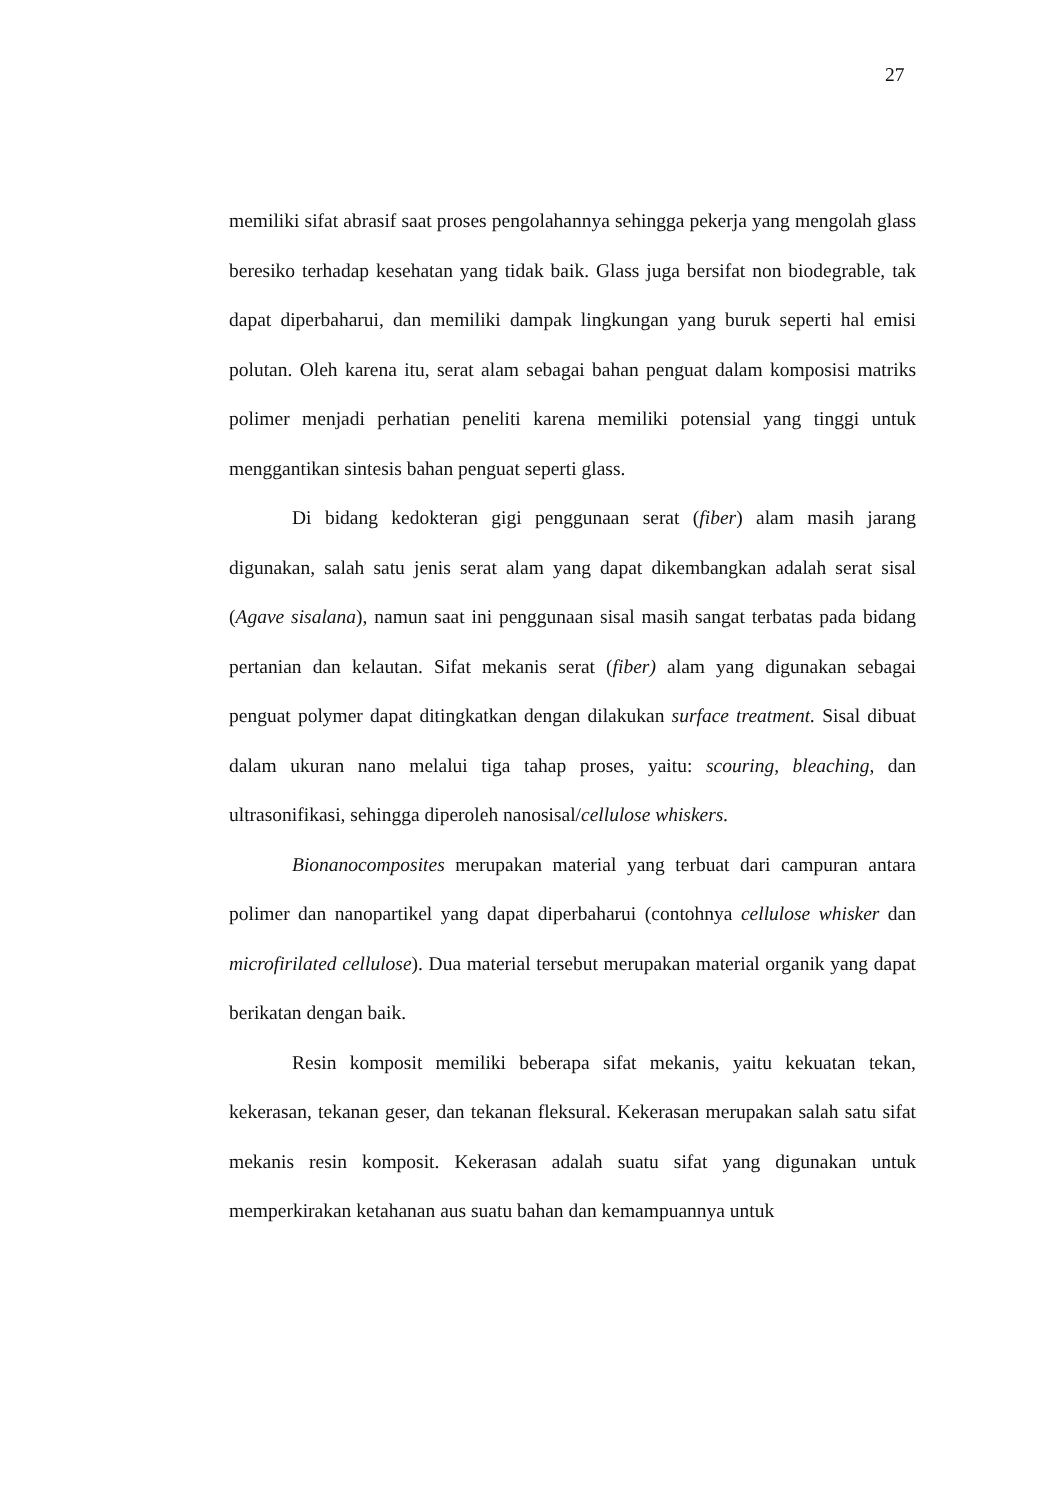27
memiliki sifat abrasif saat proses pengolahannya sehingga pekerja yang mengolah glass beresiko terhadap kesehatan yang tidak baik. Glass juga bersifat non biodegrable, tak dapat diperbaharui, dan memiliki dampak lingkungan yang buruk seperti hal emisi polutan. Oleh karena itu, serat alam sebagai bahan penguat dalam komposisi matriks polimer menjadi perhatian peneliti karena memiliki potensial yang tinggi untuk menggantikan sintesis bahan penguat seperti glass.
Di bidang kedokteran gigi penggunaan serat (fiber) alam masih jarang digunakan, salah satu jenis serat alam yang dapat dikembangkan adalah serat sisal (Agave sisalana), namun saat ini penggunaan sisal masih sangat terbatas pada bidang pertanian dan kelautan. Sifat mekanis serat (fiber) alam yang digunakan sebagai penguat polymer dapat ditingkatkan dengan dilakukan surface treatment. Sisal dibuat dalam ukuran nano melalui tiga tahap proses, yaitu: scouring, bleaching, dan ultrasonifikasi, sehingga diperoleh nanosisal/cellulose whiskers.
Bionanocomposites merupakan material yang terbuat dari campuran antara polimer dan nanopartikel yang dapat diperbaharui (contohnya cellulose whisker dan microfirilated cellulose). Dua material tersebut merupakan material organik yang dapat berikatan dengan baik.
Resin komposit memiliki beberapa sifat mekanis, yaitu kekuatan tekan, kekerasan, tekanan geser, dan tekanan fleksural. Kekerasan merupakan salah satu sifat mekanis resin komposit. Kekerasan adalah suatu sifat yang digunakan untuk memperkirakan ketahanan aus suatu bahan dan kemampuannya untuk